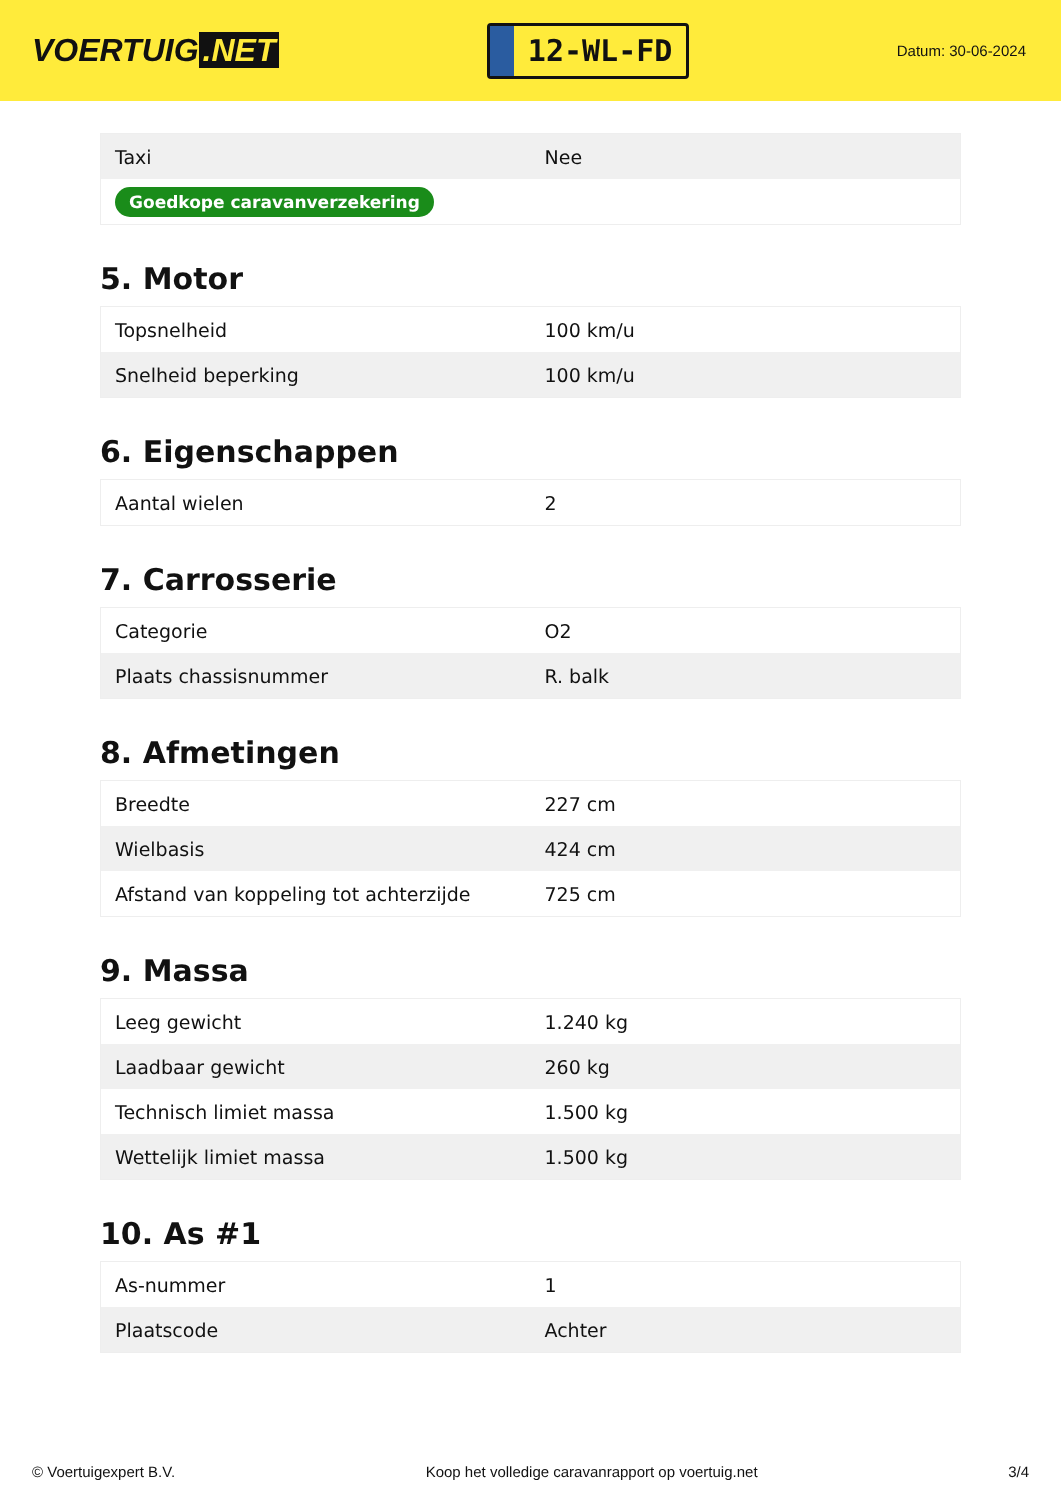VOERTUIG.NET
12-WL-FD
Datum: 30-06-2024
| Taxi | Nee |
| Goedkope caravanverzekering | |
5. Motor
| Topsnelheid | 100 km/u |
| Snelheid beperking | 100 km/u |
6. Eigenschappen
| Aantal wielen | 2 |
7. Carrosserie
| Categorie | O2 |
| Plaats chassisnummer | R. balk |
8. Afmetingen
| Breedte | 227 cm |
| Wielbasis | 424 cm |
| Afstand van koppeling tot achterzijde | 725 cm |
9. Massa
| Leeg gewicht | 1.240 kg |
| Laadbaar gewicht | 260 kg |
| Technisch limiet massa | 1.500 kg |
| Wettelijk limiet massa | 1.500 kg |
10. As #1
| As-nummer | 1 |
| Plaatscode | Achter |
© Voertuigexpert B.V. Koop het volledige caravanrapport op voertuig.net 3/4